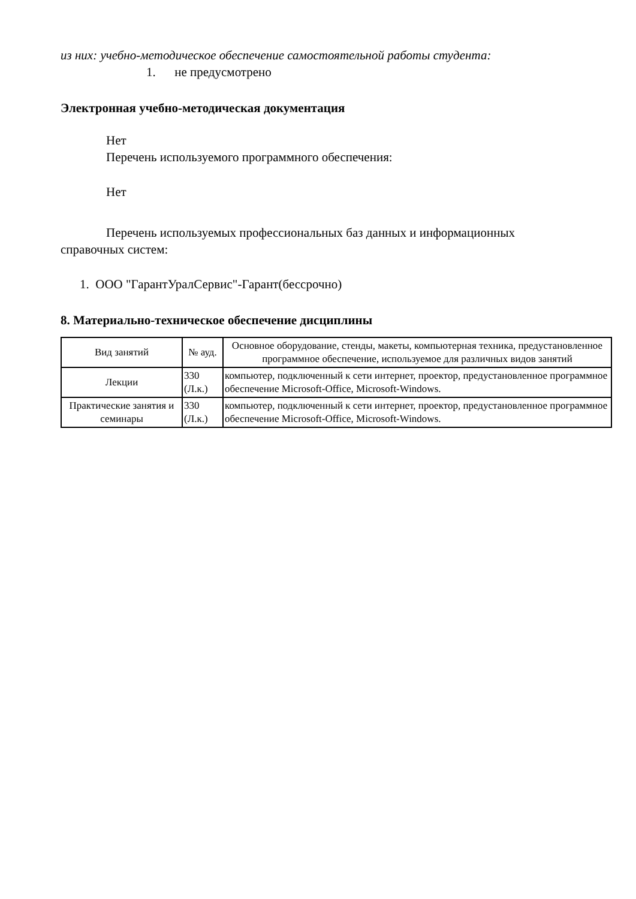из них: учебно-методическое обеспечение самостоятельной работы студента:
1. не предусмотрено
Электронная учебно-методическая документация
Нет
Перечень используемого программного обеспечения:
Нет
Перечень используемых профессиональных баз данных и информационных
справочных систем:
1. ООО "ГарантУралСервис"-Гарант(бессрочно)
8. Материально-техническое обеспечение дисциплины
| Вид занятий | № ауд. | Основное оборудование, стенды, макеты, компьютерная техника, предустановленное программное обеспечение, используемое для различных видов занятий |
| --- | --- | --- |
| Лекции | 330 (Л.к.) | компьютер, подключенный к сети интернет, проектор, предустановленное программное обеспечение Microsoft-Office, Microsoft-Windows. |
| Практические занятия и семинары | 330 (Л.к.) | компьютер, подключенный к сети интернет, проектор, предустановленное программное обеспечение Microsoft-Office, Microsoft-Windows. |